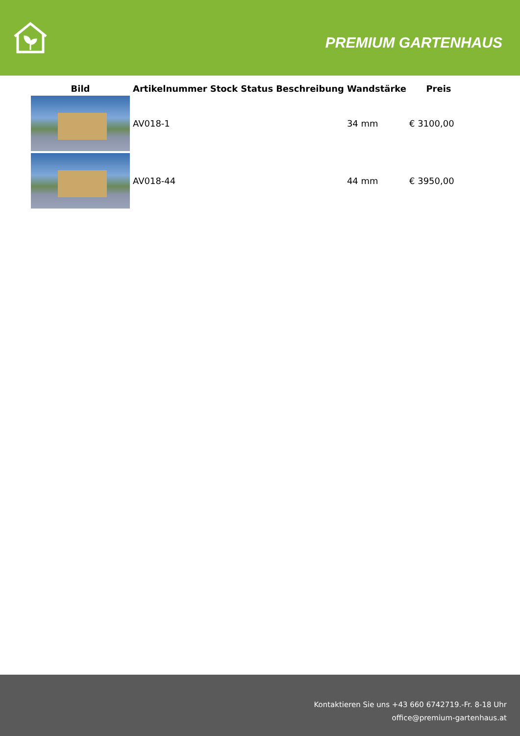PREMIUM GARTENHAUS
| Bild | Artikelnummer | Stock | Status | Beschreibung | Wandstärke | Preis |
| --- | --- | --- | --- | --- | --- | --- |
| | AV018-1 | | | | 34 mm | € 3100,00 |
| | AV018-44 | | | | 44 mm | € 3950,00 |
Kontaktieren Sie uns +43 660 6742719.-Fr. 8-18 Uhr
office@premium-gartenhaus.at